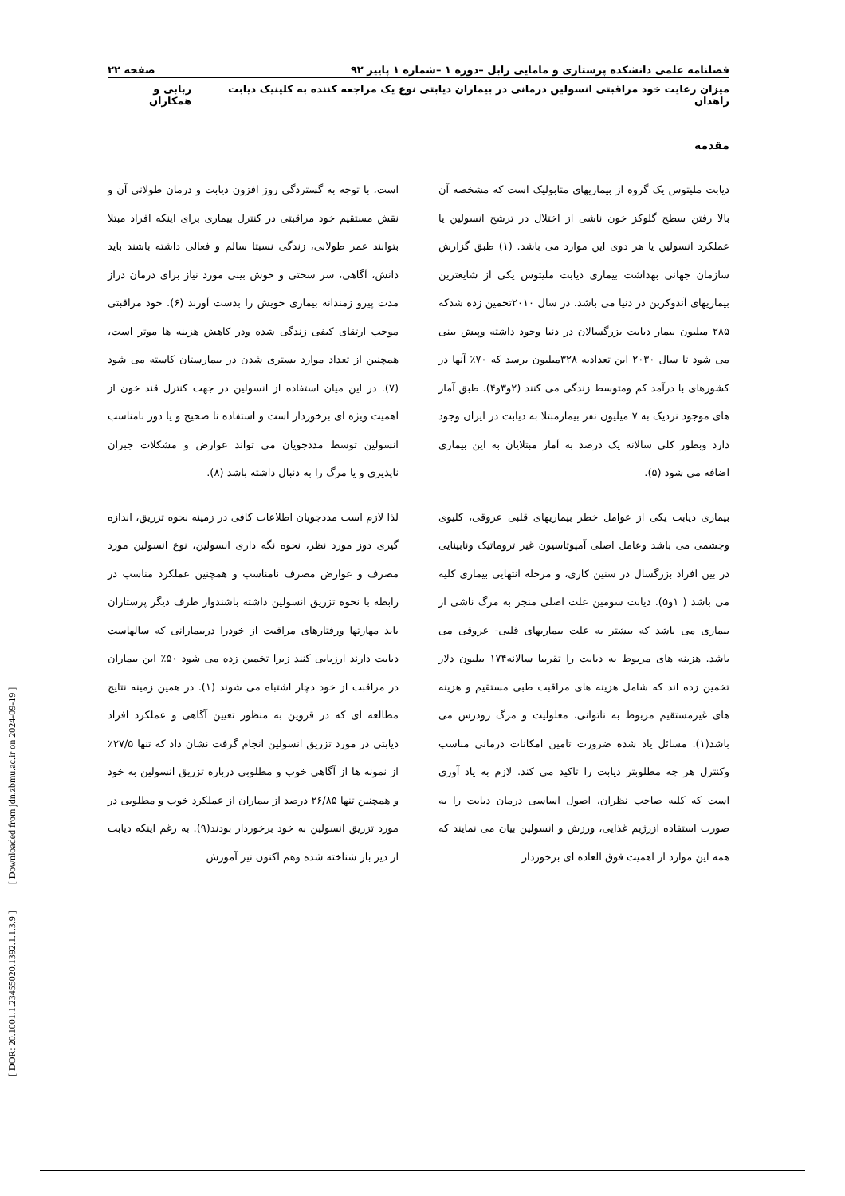[ DOR: 20.1001.1.23455020.1392.1.1.3.9 ] [ Downloaded from jdn.zbmu.ac.ir on 2024-09-19 ]
فصلنامه علمی دانشکده پرستاری و مامایی زابل –دوره ۱ –شماره ۱ پاییز ۹۲ صفحه ۲۲
میزان رعایت خود مراقبتی انسولین درمانی در بیماران دیابتی نوع یک مراجعه کننده به کلینیک دیابت زاهدان ربابی و همکاران
مقدمه
دیابت ملیتوس یک گروه از بیماریهای متابولیک است که مشخصه آن بالا رفتن سطح گلوکز خون ناشی از اختلال در ترشح انسولین یا عملکرد انسولین یا هر دوی این موارد می باشد. (۱) طبق گزارش سازمان جهانی بهداشت بیماری دیابت ملیتوس یکی از شایعترین بیماریهای آندوکرین در دنیا می باشد. در سال ۲۰۱۰تخمین زده شدکه ۲۸۵ میلیون بیمار دیابت بزرگسالان در دنیا وجود داشته وپیش بینی می شود تا سال ۲۰۳۰ این تعدادبه ۳۲۸میلیون برسد که ۷۰٪ آنها در کشورهای با درآمد کم ومتوسط زندگی می کنند (۲و۳و۴). طبق آمار های موجود نزدیک به ۷ میلیون نفر بیمارمبتلا به دیابت در ایران وجود دارد وبطور کلی سالانه یک درصد به آمار مبتلایان به این بیماری اضافه می شود (۵).
بیماری دیابت یکی از عوامل خطر بیماریهای قلبی عروقی، کلیوی وچشمی می باشد وعامل اصلی آمپوتاسیون غیر تروماتیک ونابینایی در بین افراد بزرگسال در سنین کاری، و مرحله انتهایی بیماری کلیه می باشد ( ۱و۵). دیابت سومین علت اصلی منجر به مرگ ناشی از بیماری می باشد که بیشتر به علت بیماریهای قلبی- عروقی می باشد. هزینه های مربوط به دیابت را تقریبا سالانه۱۷۴ بیلیون دلار تخمین زده اند که شامل هزینه های مراقبت طبی مستقیم و هزینه های غیرمستقیم مربوط به ناتوانی، معلولیت و مرگ زودرس می باشد(۱). مسائل یاد شده ضرورت تامین امکانات درمانی مناسب وکنترل هر چه مطلوبتر دیابت را تاکید می کند. لازم به یاد آوری است که کلیه صاحب نظران، اصول اساسی درمان دیابت را به صورت استفاده ازرژیم غذایی، ورزش و انسولین بیان می نمایند که همه این موارد از اهمیت فوق العاده ای برخوردار
است، با توجه به گستردگی روز افزون دیابت و درمان طولانی آن و نقش مستقیم خود مراقبتی در کنترل بیماری برای اینکه افراد مبتلا بتوانند عمر طولانی، زندگی نسبتا سالم و فعالی داشته باشند باید دانش، آگاهی، سر سختی و خوش بینی مورد نیاز برای درمان دراز مدت پیرو زمندانه بیماری خویش را بدست آورند (۶). خود مراقبتی موجب ارتقای کیفی زندگی شده ودر کاهش هزینه ها موثر است، همچنین از تعداد موارد بستری شدن در بیمارستان کاسته می شود (۷). در این میان استفاده از انسولین در جهت کنترل قند خون از اهمیت ویژه ای برخوردار است و استفاده نا صحیح و یا دوز نامناسب انسولین توسط مددجویان می تواند عوارض و مشکلات جبران ناپذیری و یا مرگ را به دنبال داشته باشد (۸).
لذا لازم است مددجویان اطلاعات کافی در زمینه نحوه تزریق، اندازه گیری دوز مورد نظر، نحوه نگه داری انسولین، نوع انسولین مورد مصرف و عوارض مصرف نامناسب و همچنین عملکرد مناسب در رابطه با نحوه تزریق انسولین داشته باشندواز طرف دیگر پرستاران باید مهارتها ورفتارهای مراقبت از خودرا دربیمارانی که سالهاست دیابت دارند ارزیابی کنند زیرا تخمین زده می شود ۵۰٪ این بیماران در مراقبت از خود دچار اشتباه می شوند (۱). در همین زمینه نتایج مطالعه ای که در قزوین به منظور تعیین آگاهی و عملکرد افراد دیابتی در مورد تزریق انسولین انجام گرفت نشان داد که تنها ۲۷/۵٪ از نمونه ها از آگاهی خوب و مطلوبی درباره تزریق انسولین به خود و همچنین تنها ۲۶/۸۵ درصد از بیماران از عملکرد خوب و مطلوبی در مورد تزریق انسولین به خود برخوردار بودند(۹). به رغم اینکه دیابت از دیر باز شناخته شده وهم اکنون نیز آموزش